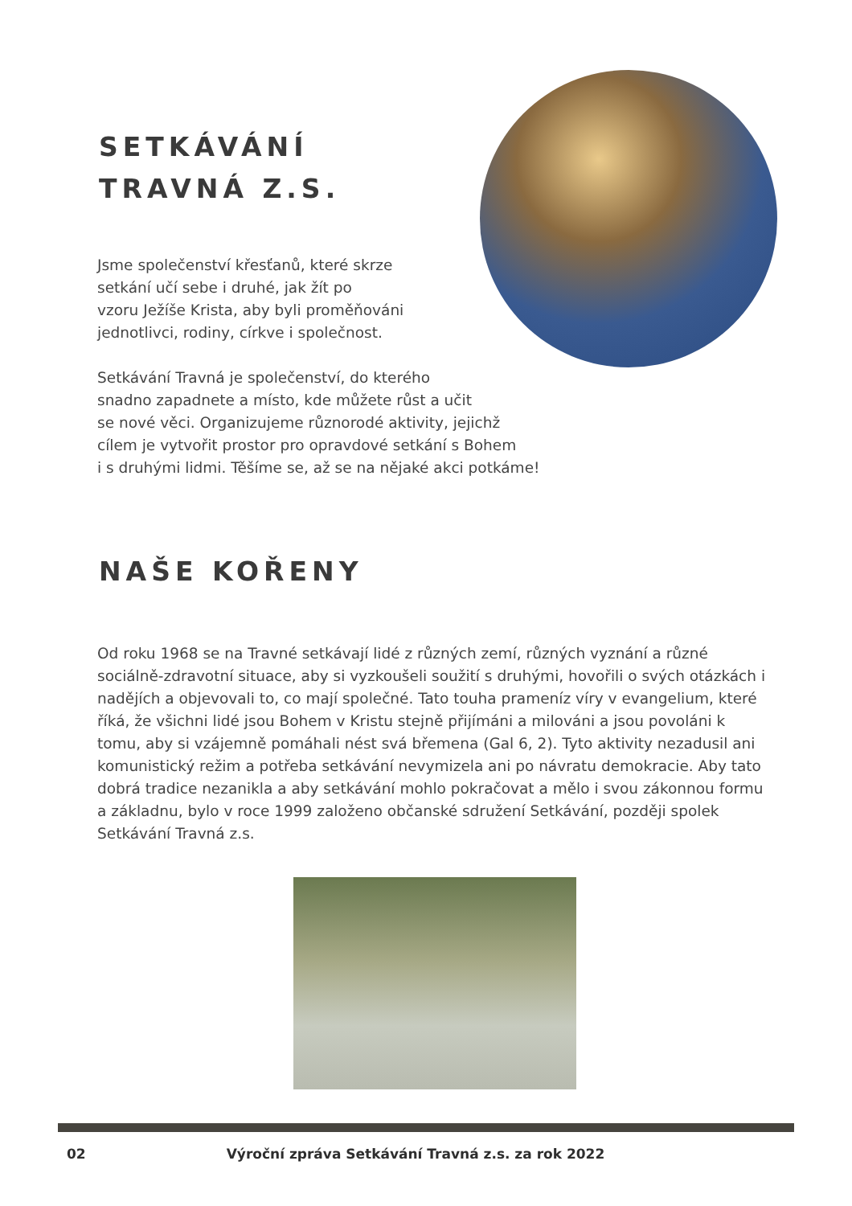SETKÁVÁNÍ
TRAVNÁ Z.S.
Jsme společenství křesťanů, které skrze
setkání učí sebe i druhé, jak žít po
vzoru Ježíše Krista, aby byli proměňováni
jednotlivci, rodiny, církve i společnost.
Setkávání Travná je společenství, do kterého
snadno zapadnete a místo, kde můžete růst a učit
se nové věci. Organizujeme různorodé aktivity, jejichž
cílem je vytvořit prostor pro opravdové setkání s Bohem
i s druhými lidmi. Těšíme se, až se na nějaké akci potkáme!
NAŠE KOŘENY
Od roku 1968 se na Travné setkávají lidé z různých zemí, různých vyznání a různé sociálně-zdravotní situace, aby si vyzkoušeli soužití s druhými, hovořili o svých otázkách i nadějích a objevovali to, co mají společné. Tato touha prameníz víry v evangelium, které říká, že všichni lidé jsou Bohem v Kristu stejně přijímáni a milováni a jsou povoláni k tomu, aby si vzájemně pomáhali nést svá břemena (Gal 6, 2). Tyto aktivity nezadusil ani komunistický režim a potřeba setkávání nevymizela ani po návratu demokracie. Aby tato dobrá tradice nezanikla a aby setkávání mohlo pokračovat a mělo i svou zákonnou formu a základnu, bylo v roce 1999 založeno občanské sdružení Setkávání, později spolek Setkávání Travná z.s.
02 Výroční zpráva Setkávání Travná z.s. za rok 2022